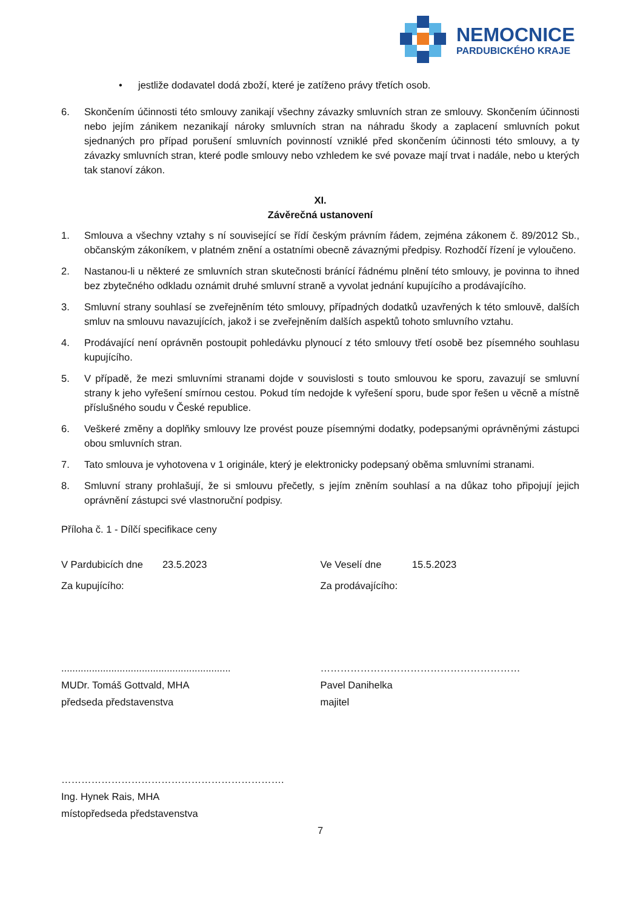NEMOCNICE
PARDUBICKÉHO KRAJE
• jestliže dodavatel dodá zboží, které je zatíženo právy třetích osob.
6. Skončením účinnosti této smlouvy zanikají všechny závazky smluvních stran ze smlouvy. Skončením účinnosti nebo jejím zánikem nezanikají nároky smluvních stran na náhradu škody a zaplacení smluvních pokut sjednaných pro případ porušení smluvních povinností vzniklé před skončením účinnosti této smlouvy, a ty závazky smluvních stran, které podle smlouvy nebo vzhledem ke své povaze mají trvat i nadále, nebo u kterých tak stanoví zákon.
XI.
Závěrečná ustanovení
1. Smlouva a všechny vztahy s ní související se řídí českým právním řádem, zejména zákonem č. 89/2012 Sb., občanským zákoníkem, v platném znění a ostatními obecně závaznými předpisy. Rozhodčí řízení je vyloučeno.
2. Nastanou-li u některé ze smluvních stran skutečnosti bránící řádnému plnění této smlouvy, je povinna to ihned bez zbytečného odkladu oznámit druhé smluvní straně a vyvolat jednání kupujícího a prodávajícího.
3. Smluvní strany souhlasí se zveřejněním této smlouvy, případných dodatků uzavřených k této smlouvě, dalších smluv na smlouvu navazujících, jakož i se zveřejněním dalších aspektů tohoto smluvního vztahu.
4. Prodávající není oprávněn postoupit pohledávku plynoucí z této smlouvy třetí osobě bez písemného souhlasu kupujícího.
5. V případě, že mezi smluvními stranami dojde v souvislosti s touto smlouvou ke sporu, zavazují se smluvní strany k jeho vyřešení smírnou cestou. Pokud tím nedojde k vyřešení sporu, bude spor řešen u věcně a místně příslušného soudu v České republice.
6. Veškeré změny a doplňky smlouvy lze provést pouze písemnými dodatky, podepsanými oprávněnými zástupci obou smluvních stran.
7. Tato smlouva je vyhotovena v 1 originále, který je elektronicky podepsaný oběma smluvními stranami.
8. Smluvní strany prohlašují, že si smlouvu přečetly, s jejím zněním souhlasí a na důkaz toho připojují jejich oprávnění zástupci své vlastnoruční podpisy.
Příloha č. 1 - Dílčí specifikace ceny
V Pardubicích dne 23.5.2023 Ve Veselí dne 15.5.2023
Za kupujícího: Za prodávajícího:
.............................................................
MUDr. Tomáš Gottvald, MHA
předseda představenstva
……………………………………………………
Pavel Danihelka
majitel
………………………………………………………….
Ing. Hynek Rais, MHA
místopředseda představenstva
7